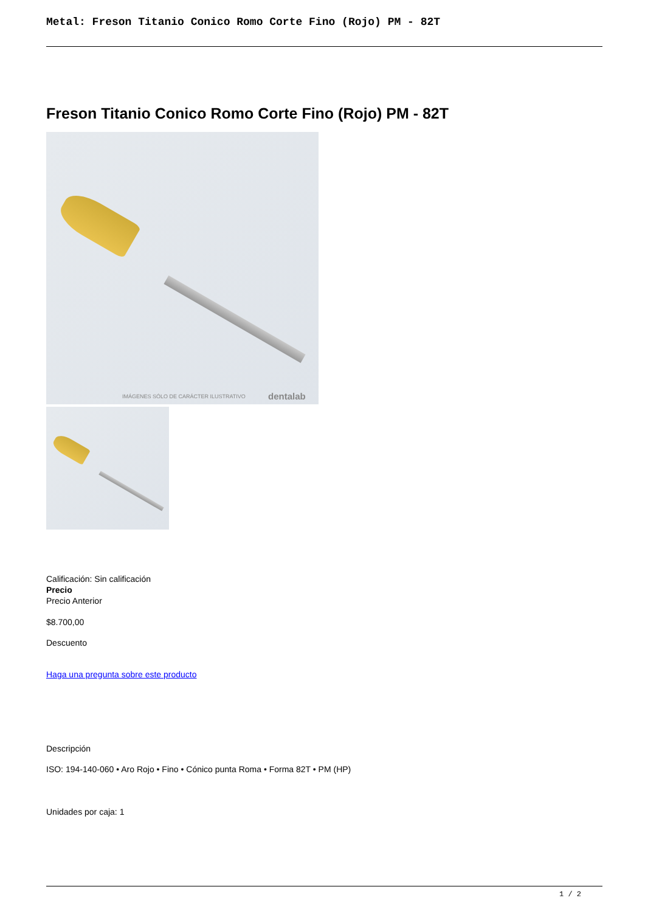Metal: Freson Titanio Conico Romo Corte Fino (Rojo) PM - 82T
Freson Titanio Conico Romo Corte Fino (Rojo) PM - 82T
IMÁGENES SÓLO DE CARÁCTER ILUSTRATIVO
dentalab
Calificación: Sin calificación
Precio
Precio Anterior
$8.700,00
Descuento
Haga una pregunta sobre este producto
Descripción
ISO: 194-140-060 • Aro Rojo • Fino • Cónico punta Roma • Forma 82T • PM (HP)
Unidades por caja: 1
1 / 2